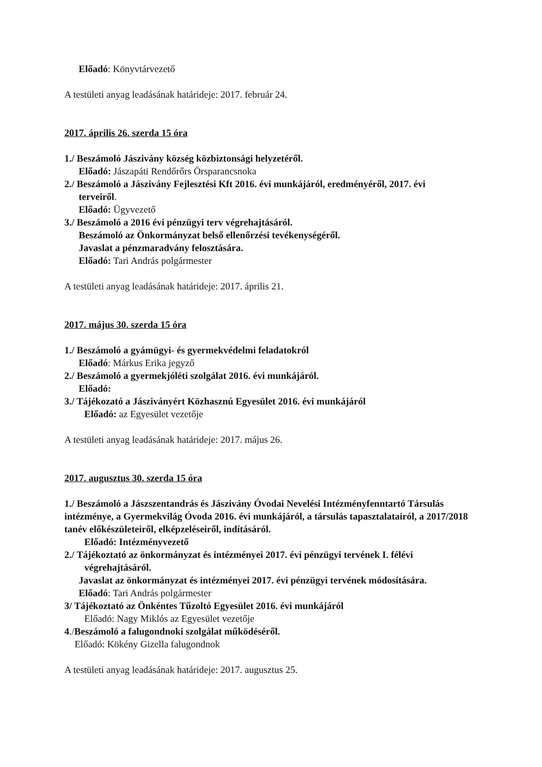Előadó: Könyvtárvezető
A testületi anyag leadásának határideje: 2017. február 24.
2017. április 26. szerda 15 óra
1./ Beszámoló Jászivány község közbiztonsági helyzetéről.
Előadó: Jászapáti Rendőrőrs Örsparancsnoka
2./ Beszámoló a Jászivány Fejlesztési Kft 2016. évi munkájáról, eredményéről, 2017. évi
terveiről.
Előadó: Ügyvezető
3./ Beszámoló a 2016 évi pénzügyi terv végrehajtásáról.
Beszámoló az Önkormányzat belső ellenőrzési tevékenységéről.
Javaslat a pénzmaradvány felosztására.
Előadó: Tari András polgármester
A testületi anyag leadásának határideje: 2017. április 21.
2017. május 30. szerda 15 óra
1./ Beszámoló a gyámügyi- és gyermekvédelmi feladatokról
Előadó: Márkus Erika jegyző
2./ Beszámoló a gyermekjóléti szolgálat 2016. évi munkájáról.
Előadó:
3./ Tájékozató a Jásziványért Közhasznú Egyesület 2016. évi munkájáról
Előadó: az Egyesület vezetője
A testületi anyag leadásának határideje: 2017. május 26.
2017. augusztus 30. szerda 15 óra
1./ Beszámoló a Jászszentandrás és Jászivány Óvodai Nevelési Intézményfenntartó Társulás intézménye, a Gyermekvilág Óvoda 2016. évi munkájáról, a társulás tapasztalatairól, a 2017/2018 tanév előkészületeiről, elképzeléseiről, indításáról.
Előadó: Intézményvezető
2./ Tájékoztató az önkormányzat és intézményei 2017. évi pénzügyi tervének I. félévi
végrehajtásáról.
Javaslat az önkormányzat és intézményei 2017. évi pénzügyi tervének módosítására.
Előadó: Tari András polgármester
3/ Tájékoztató az Önkéntes Tűzoltó Egyesület 2016. évi munkájáról
Előadó: Nagy Miklós az Egyesület vezetője
4./Beszámoló a falugondnoki szolgálat működéséről.
Előadó: Kökény Gizella falugondnok
A testületi anyag leadásának határideje: 2017. augusztus 25.